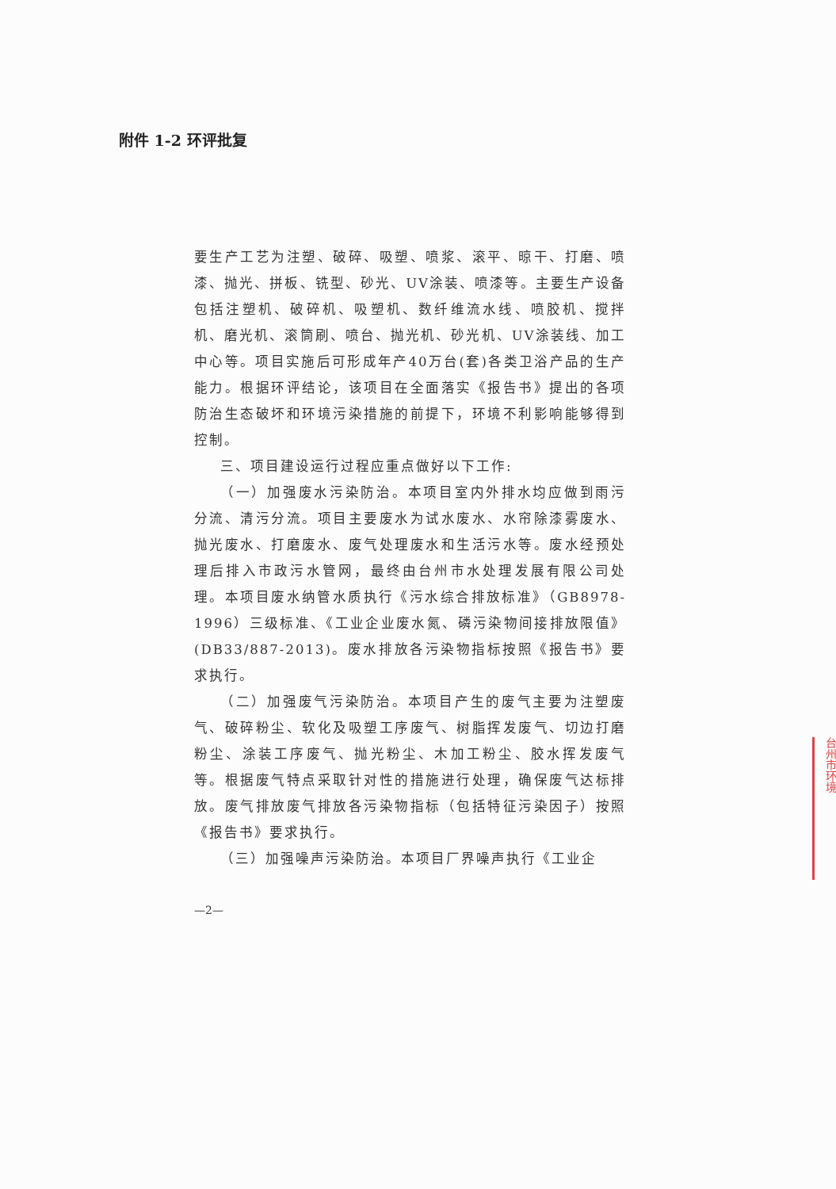附件 1-2 环评批复
要生产工艺为注塑、破碎、吸塑、喷浆、滚平、晾干、打磨、喷漆、抛光、拼板、铣型、砂光、UV涂装、喷漆等。主要生产设备包括注塑机、破碎机、吸塑机、数纤维流水线、喷胶机、搅拌机、磨光机、滚筒刷、喷台、抛光机、砂光机、UV涂装线、加工中心等。项目实施后可形成年产40万台(套)各类卫浴产品的生产能力。根据环评结论，该项目在全面落实《报告书》提出的各项防治生态破坏和环境污染措施的前提下，环境不利影响能够得到控制。
三、项目建设运行过程应重点做好以下工作:
（一）加强废水污染防治。本项目室内外排水均应做到雨污分流、清污分流。项目主要废水为试水废水、水帘除漆雾废水、抛光废水、打磨废水、废气处理废水和生活污水等。废水经预处理后排入市政污水管网，最终由台州市水处理发展有限公司处理。本项目废水纳管水质执行《污水综合排放标准》（GB8978-1996）三级标准、《工业企业废水氮、磷污染物间接排放限值》(DB33/887-2013)。废水排放各污染物指标按照《报告书》要求执行。
（二）加强废气污染防治。本项目产生的废气主要为注塑废气、破碎粉尘、软化及吸塑工序废气、树脂挥发废气、切边打磨粉尘、涂装工序废气、抛光粉尘、木加工粉尘、胶水挥发废气等。根据废气特点采取针对性的措施进行处理，确保废气达标排放。废气排放废气排放各污染物指标（包括特征污染因子）按照《报告书》要求执行。
（三）加强噪声污染防治。本项目厂界噪声执行《工业企
—2—
台州市环境